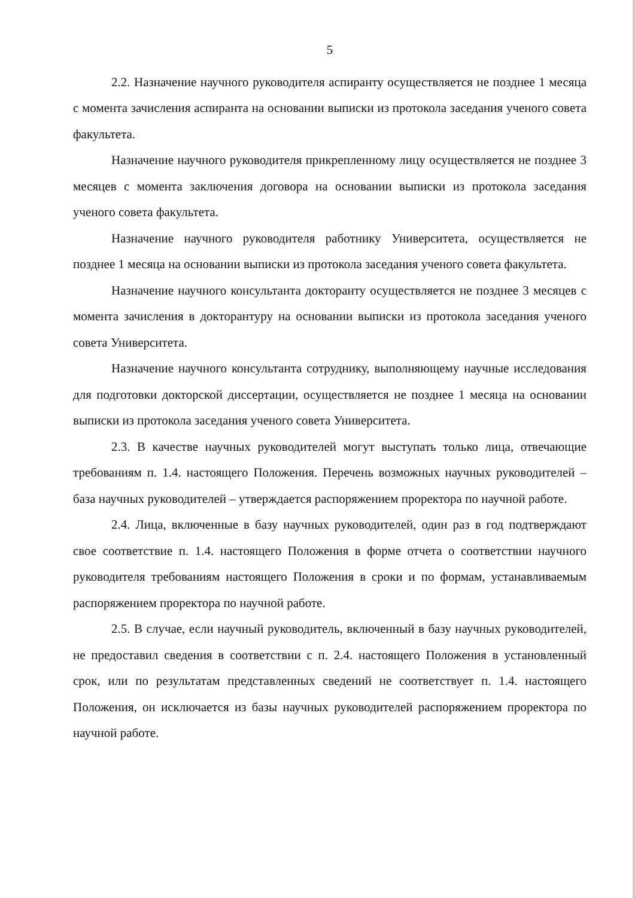5
2.2. Назначение научного руководителя аспиранту осуществляется не позднее 1 месяца с момента зачисления аспиранта на основании выписки из протокола заседания ученого совета факультета.
Назначение научного руководителя прикрепленному лицу осуществляется не позднее 3 месяцев с момента заключения договора на основании выписки из протокола заседания ученого совета факультета.
Назначение научного руководителя работнику Университета, осуществляется не позднее 1 месяца на основании выписки из протокола заседания ученого совета факультета.
Назначение научного консультанта докторанту осуществляется не позднее 3 месяцев с момента зачисления в докторантуру на основании выписки из протокола заседания ученого совета Университета.
Назначение научного консультанта сотруднику, выполняющему научные исследования для подготовки докторской диссертации, осуществляется не позднее 1 месяца на основании выписки из протокола заседания ученого совета Университета.
2.3. В качестве научных руководителей могут выступать только лица, отвечающие требованиям п. 1.4. настоящего Положения. Перечень возможных научных руководителей – база научных руководителей – утверждается распоряжением проректора по научной работе.
2.4. Лица, включенные в базу научных руководителей, один раз в год подтверждают свое соответствие п. 1.4. настоящего Положения в форме отчета о соответствии научного руководителя требованиям настоящего Положения в сроки и по формам, устанавливаемым распоряжением проректора по научной работе.
2.5. В случае, если научный руководитель, включенный в базу научных руководителей, не предоставил сведения в соответствии с п. 2.4. настоящего Положения в установленный срок, или по результатам представленных сведений не соответствует п. 1.4. настоящего Положения, он исключается из базы научных руководителей распоряжением проректора по научной работе.